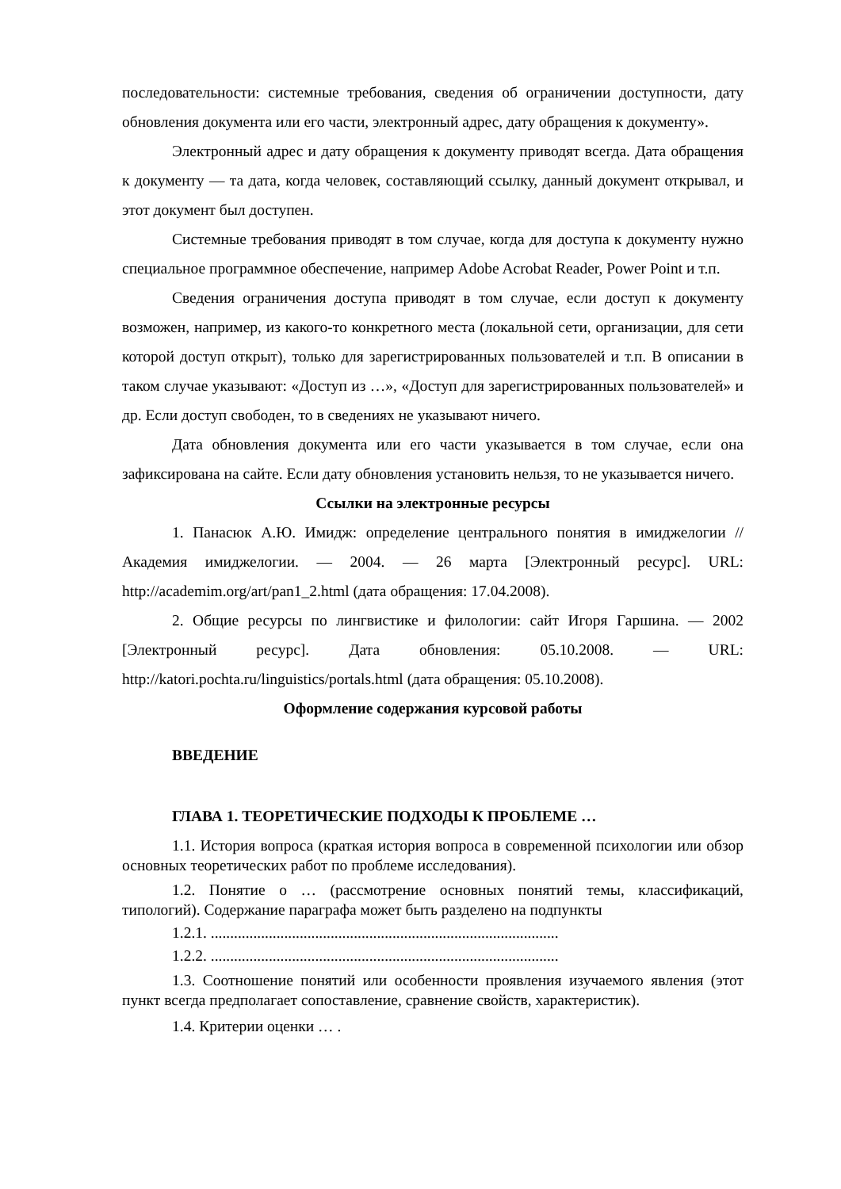последовательности: системные требования, сведения об ограничении доступности, дату обновления документа или его части, электронный адрес, дату обращения к документу».
Электронный адрес и дату обращения к документу приводят всегда. Дата обращения к документу — та дата, когда человек, составляющий ссылку, данный документ открывал, и этот документ был доступен.
Системные требования приводят в том случае, когда для доступа к документу нужно специальное программное обеспечение, например Adobe Acrobat Reader, Power Point и т.п.
Сведения ограничения доступа приводят в том случае, если доступ к документу возможен, например, из какого-то конкретного места (локальной сети, организации, для сети которой доступ открыт), только для зарегистрированных пользователей и т.п. В описании в таком случае указывают: «Доступ из …», «Доступ для зарегистрированных пользователей» и др. Если доступ свободен, то в сведениях не указывают ничего.
Дата обновления документа или его части указывается в том случае, если она зафиксирована на сайте. Если дату обновления установить нельзя, то не указывается ничего.
Ссылки на электронные ресурсы
1. Панасюк А.Ю. Имидж: определение центрального понятия в имиджелогии // Академия имиджелогии. — 2004. — 26 марта [Электронный ресурс]. URL: http://academim.org/art/pan1_2.html (дата обращения: 17.04.2008).
2. Общие ресурсы по лингвистике и филологии: сайт Игоря Гаршина. — 2002 [Электронный ресурс]. Дата обновления: 05.10.2008. — URL: http://katori.pochta.ru/linguistics/portals.html (дата обращения: 05.10.2008).
Оформление содержания курсовой работы
ВВЕДЕНИЕ
ГЛАВА 1. ТЕОРЕТИЧЕСКИЕ ПОДХОДЫ К ПРОБЛЕМЕ …
1.1. История вопроса (краткая история вопроса в современной психологии или обзор основных теоретических работ по проблеме исследования).
1.2. Понятие о … (рассмотрение основных понятий темы, классификаций, типологий). Содержание параграфа может быть разделено на подпункты
1.2.1. ..........................................................................................
1.2.2. ..........................................................................................
1.3. Соотношение понятий или особенности проявления изучаемого явления (этот пункт всегда предполагает сопоставление, сравнение свойств, характеристик).
1.4. Критерии оценки … .